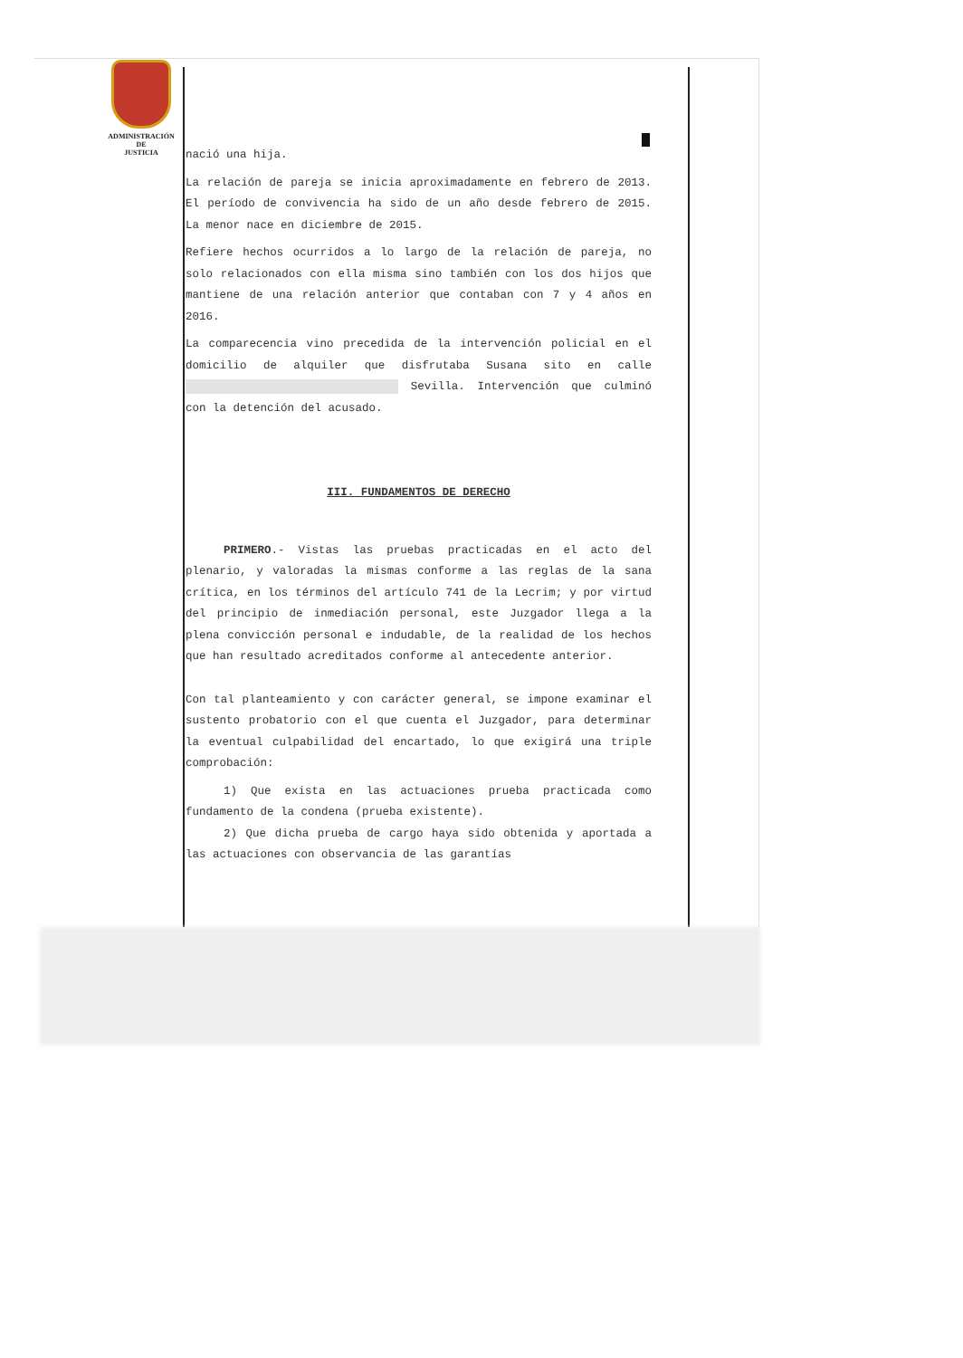ADMINISTRACIÓN
DE
JUSTICIA
nació una hija.
La relación de pareja se inicia aproximadamente en febrero de 2013. El período de convivencia ha sido de un año desde febrero de 2015. La menor nace en diciembre de 2015.
Refiere hechos ocurridos a lo largo de la relación de pareja, no solo relacionados con ella misma sino también con los dos hijos que mantiene de una relación anterior que contaban con 7 y 4 años en 2016.
La comparecencia vino precedida de la intervención policial en el domicilio de alquiler que disfrutaba Susana sito en calle Sevilla. Intervención que culminó con la detención del acusado.
III. FUNDAMENTOS DE DERECHO
PRIMERO.- Vistas las pruebas practicadas en el acto del plenario, y valoradas la mismas conforme a las reglas de la sana crítica, en los términos del artículo 741 de la Lecrim; y por virtud del principio de inmediación personal, este Juzgador llega a la plena convicción personal e indudable, de la realidad de los hechos que han resultado acreditados conforme al antecedente anterior.
Con tal planteamiento y con carácter general, se impone examinar el sustento probatorio con el que cuenta el Juzgador, para determinar la eventual culpabilidad del encartado, lo que exigirá una triple comprobación:
1) Que exista en las actuaciones prueba practicada como fundamento de la condena (prueba existente).
2) Que dicha prueba de cargo haya sido obtenida y aportada a las actuaciones con observancia de las garantías